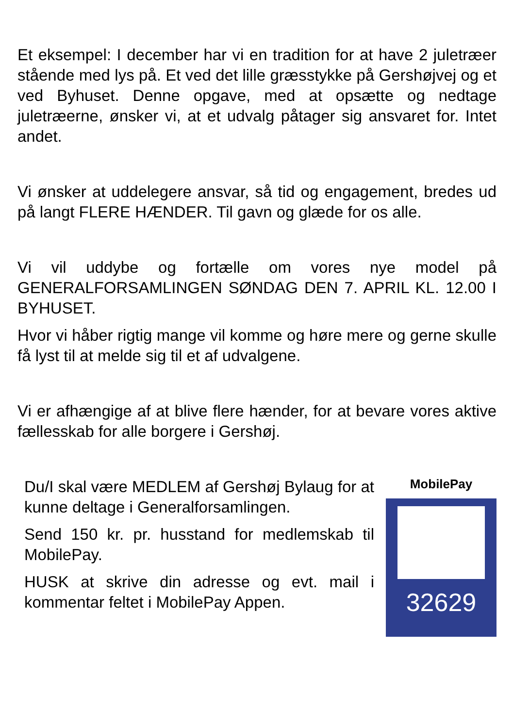Et eksempel: I december har vi en tradition for at have 2 juletræer stående med lys på. Et ved det lille græsstykke på Gershøjvej og et ved Byhuset. Denne opgave, med at opsætte og nedtage juletræerne, ønsker vi, at et udvalg påtager sig ansvaret for. Intet andet.
Vi ønsker at uddelegere ansvar, så tid og engagement, bredes ud på langt FLERE HÆNDER. Til gavn og glæde for os alle.
Vi vil uddybe og fortælle om vores nye model på GENERALFORSAMLINGEN SØNDAG DEN 7. APRIL KL. 12.00 I BYHUSET.
Hvor vi håber rigtig mange vil komme og høre mere og gerne skulle få lyst til at melde sig til et af udvalgene.
Vi er afhængige af at blive flere hænder, for at bevare vores aktive fællesskab for alle borgere i Gershøj.
Du/I skal være MEDLEM af Gershøj Bylaug for at kunne deltage i Generalforsamlingen.
Send 150 kr. pr. husstand for medlemskab til MobilePay.
HUSK at skrive din adresse og evt. mail i kommentar feltet i MobilePay Appen.
MobilePay
32629